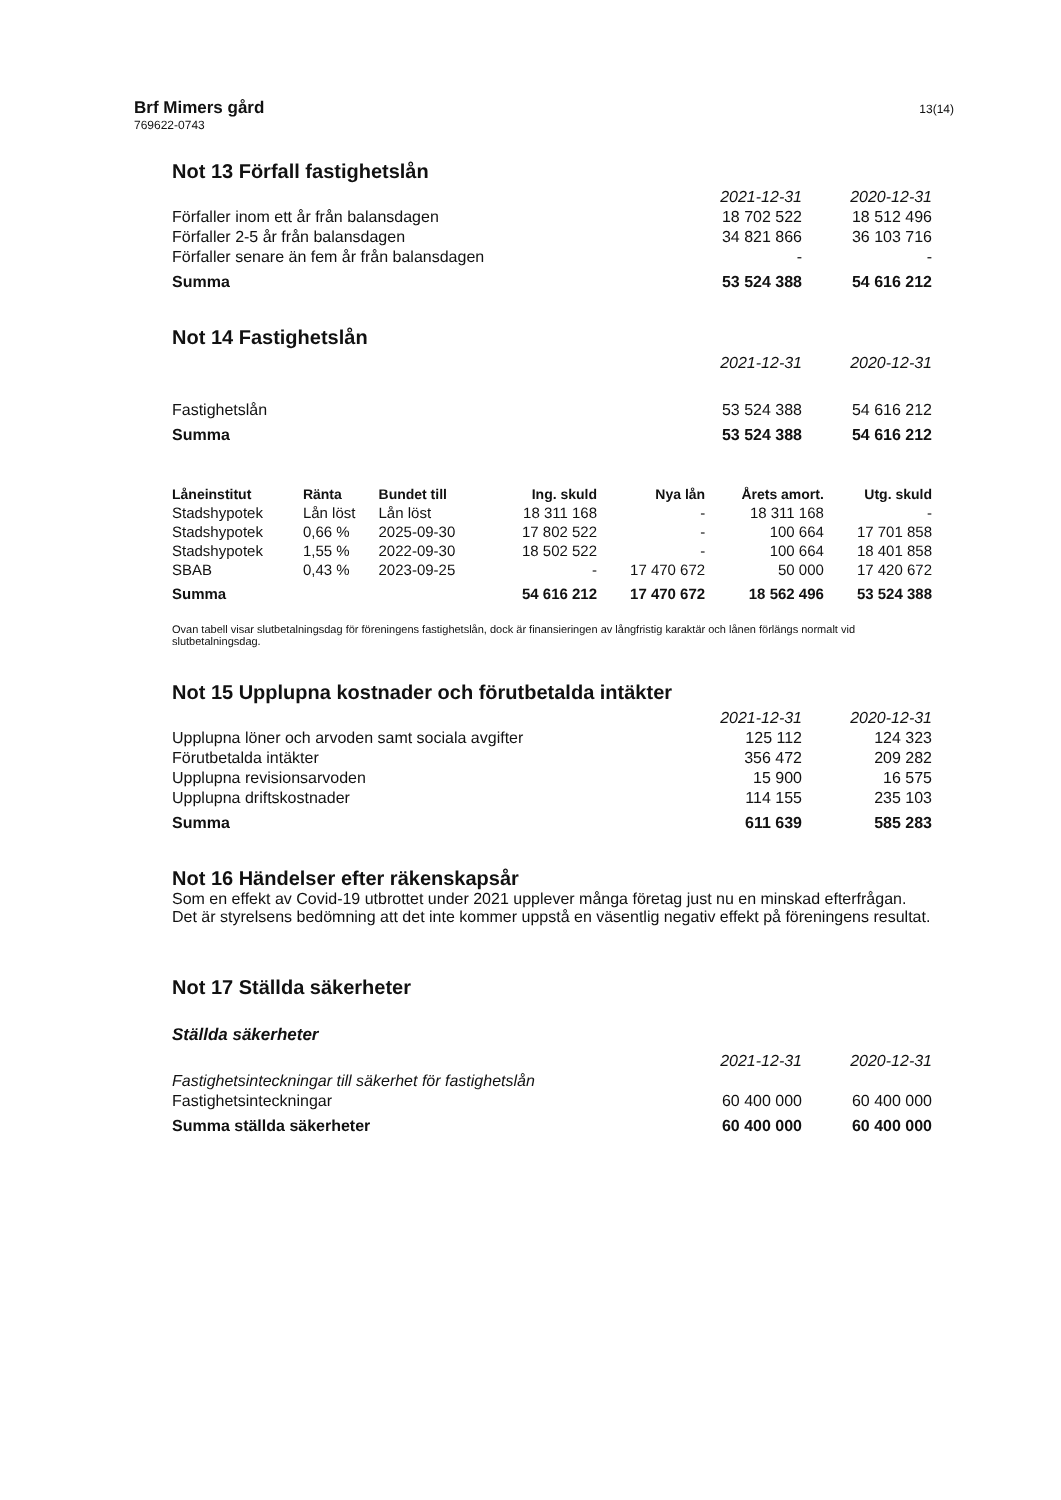Brf Mimers gård
769622-0743
13(14)
Not 13 Förfall fastighetslån
| | 2021-12-31 | 2020-12-31 |
| Förfaller inom ett år från balansdagen | 18 702 522 | 18 512 496 |
| Förfaller 2-5 år från balansdagen | 34 821 866 | 36 103 716 |
| Förfaller senare än fem år från balansdagen | - | - |
| Summa | 53 524 388 | 54 616 212 |
Not 14 Fastighetslån
| | 2021-12-31 | 2020-12-31 |
| Fastighetslån | 53 524 388 | 54 616 212 |
| Summa | 53 524 388 | 54 616 212 |
| Låneinstitut | Ränta | Bundet till | Ing. skuld | Nya lån | Årets amort. | Utg. skuld |
| --- | --- | --- | --- | --- | --- | --- |
| Stadshypotek | Lån löst | Lån löst | 18 311 168 | - | 18 311 168 | - |
| Stadshypotek | 0,66 % | 2025-09-30 | 17 802 522 | - | 100 664 | 17 701 858 |
| Stadshypotek | 1,55 % | 2022-09-30 | 18 502 522 | - | 100 664 | 18 401 858 |
| SBAB | 0,43 % | 2023-09-25 | - | 17 470 672 | 50 000 | 17 420 672 |
| Summa | | | 54 616 212 | 17 470 672 | 18 562 496 | 53 524 388 |
Ovan tabell visar slutbetalningsdag för föreningens fastighetslån, dock är finansieringen av långfristig karaktär och lånen förlängs normalt vid slutbetalningsdag.
Not 15 Upplupna kostnader och förutbetalda intäkter
| | 2021-12-31 | 2020-12-31 |
| Upplupna löner och arvoden samt sociala avgifter | 125 112 | 124 323 |
| Förutbetalda intäkter | 356 472 | 209 282 |
| Upplupna revisionsarvoden | 15 900 | 16 575 |
| Upplupna driftskostnader | 114 155 | 235 103 |
| Summa | 611 639 | 585 283 |
Not 16 Händelser efter räkenskapsår
Som en effekt av Covid-19 utbrottet under 2021 upplever många företag just nu en minskad efterfrågan. Det är styrelsens bedömning att det inte kommer uppstå en väsentlig negativ effekt på föreningens resultat.
Not 17 Ställda säkerheter
Ställda säkerheter
| | 2021-12-31 | 2020-12-31 |
| Fastighetsinteckningar till säkerhet för fastighetslån | | |
| Fastighetsinteckningar | 60 400 000 | 60 400 000 |
| Summa ställda säkerheter | 60 400 000 | 60 400 000 |